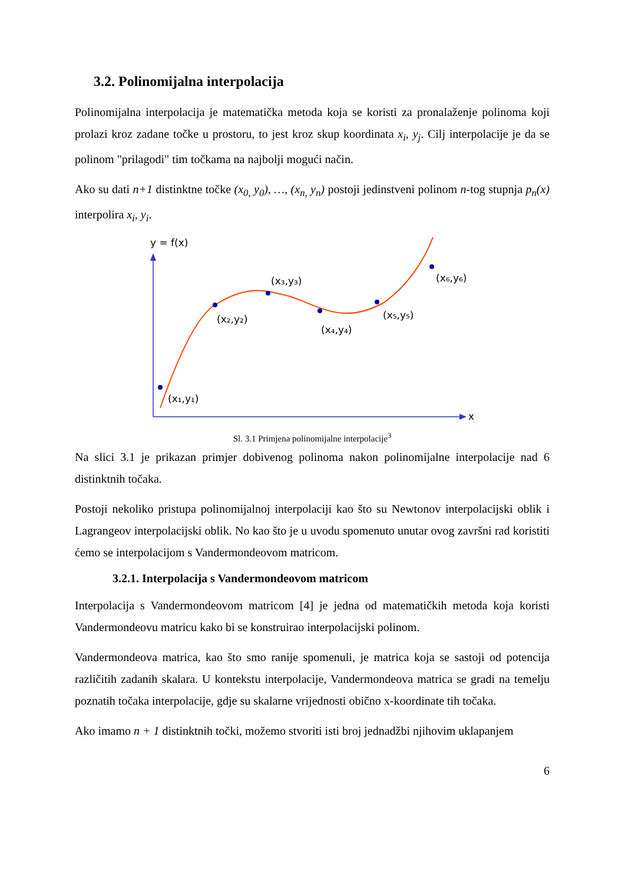3.2. Polinomijalna interpolacija
Polinomijalna interpolacija je matematička metoda koja se koristi za pronalaženje polinoma koji prolazi kroz zadane točke u prostoru, to jest kroz skup koordinata x<sub>i</sub>, y<sub>j</sub>. Cilj interpolacije je da se polinom "prilagodi" tim točkama na najbolji mogući način.
Ako su dati n+1 distinktne točke (x<sub>0,</sub> y<sub>0</sub>), …, (x<sub>n,</sub> y<sub>n</sub>) postoji jedinstveni polinom n-tog stupnja p<sub>n</sub>(x) interpolira x<sub>i</sub>, y<sub>i</sub>.
y = f(x)
x
(x₁,y₁)
(x₂,y₂)
(x₃,y₃)
(x₄,y₄)
(x₅,y₅)
(x₆,y₆)
Sl. 3.1 Primjena polinomijalne interpolacije<sup>3</sup>
Na slici 3.1 je prikazan primjer dobivenog polinoma nakon polinomijalne interpolacije nad 6 distinktnih točaka.
Postoji nekoliko pristupa polinomijalnoj interpolaciji kao što su Newtonov interpolacijski oblik i Lagrangeov interpolacijski oblik. No kao što je u uvodu spomenuto unutar ovog završni rad koristiti ćemo se interpolacijom s Vandermondeovom matricom.
3.2.1. Interpolacija s Vandermondeovom matricom
Interpolacija s Vandermondeovom matricom [4] je jedna od matematičkih metoda koja koristi Vandermondeovu matricu kako bi se konstruirao interpolacijski polinom.
Vandermondeova matrica, kao što smo ranije spomenuli, je matrica koja se sastoji od potencija različitih zadanih skalara. U kontekstu interpolacije, Vandermondeova matrica se gradi na temelju poznatih točaka interpolacije, gdje su skalarne vrijednosti obično x-koordinate tih točaka.
Ako imamo n + 1 distinktnih točki, možemo stvoriti isti broj jednadžbi njihovim uklapanjem
6